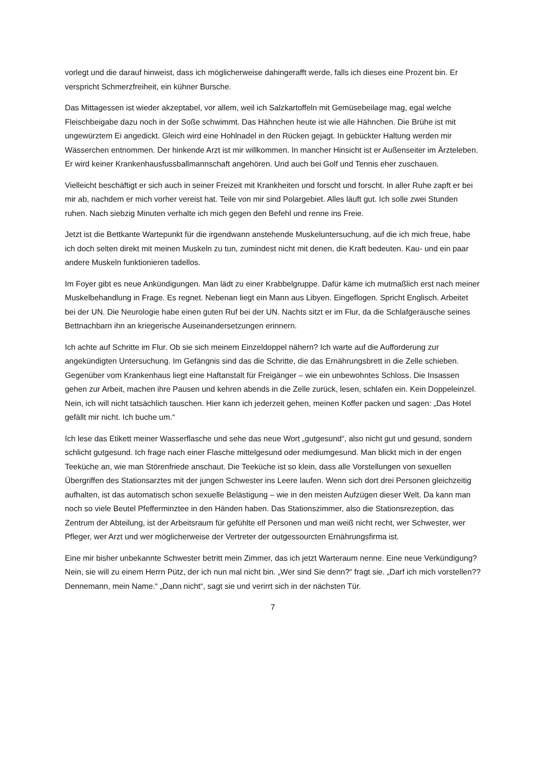vorlegt und die darauf hinweist, dass ich möglicherweise dahingerafft werde, falls ich dieses eine Prozent bin. Er verspricht Schmerzfreiheit, ein kühner Bursche.
Das Mittagessen ist wieder akzeptabel, vor allem, weil ich Salzkartoffeln mit Gemüsebeilage mag, egal welche Fleischbeigabe dazu noch in der Soße schwimmt. Das Hähnchen heute ist wie alle Hähnchen. Die Brühe ist mit ungewürztem Ei angedickt. Gleich wird eine Hohlnadel in den Rücken gejagt. In gebückter Haltung werden mir Wässerchen entnommen. Der hinkende Arzt ist mir willkommen. In mancher Hinsicht ist er Außenseiter im Ärzteleben. Er wird keiner Krankenhausfussballmannschaft angehören. Und auch bei Golf und Tennis eher zuschauen.
Vielleicht beschäftigt er sich auch in seiner Freizeit mit Krankheiten und forscht und forscht. In aller Ruhe zapft er bei mir ab, nachdem er mich vorher vereist hat. Teile von mir sind Polargebiet. Alles läuft gut. Ich solle zwei Stunden ruhen. Nach siebzig Minuten verhalte ich mich gegen den Befehl und renne ins Freie.
Jetzt ist die Bettkante Wartepunkt für die irgendwann anstehende Muskeluntersuchung, auf die ich mich freue, habe ich doch selten direkt mit meinen Muskeln zu tun, zumindest nicht mit denen, die Kraft bedeuten. Kau- und ein paar andere Muskeln funktionieren tadellos.
Im Foyer gibt es neue Ankündigungen. Man lädt zu einer Krabbelgruppe. Dafür käme ich mutmaßlich erst nach meiner Muskelbehandlung in Frage. Es regnet. Nebenan liegt ein Mann aus Libyen. Eingeflogen. Spricht Englisch. Arbeitet bei der UN. Die Neurologie habe einen guten Ruf bei der UN. Nachts sitzt er im Flur, da die Schlafgeräusche seines Bettnachbarn ihn an kriegerische Auseinandersetzungen erinnern.
Ich achte auf Schritte im Flur. Ob sie sich meinem Einzeldoppel nähern? Ich warte auf die Aufforderung zur angekündigten Untersuchung. Im Gefängnis sind das die Schritte, die das Ernährungsbrett in die Zelle schieben. Gegenüber vom Krankenhaus liegt eine Haftanstalt für Freigänger – wie ein unbewohntes Schloss. Die Insassen gehen zur Arbeit, machen ihre Pausen und kehren abends in die Zelle zurück, lesen, schlafen ein. Kein Doppeleinzel. Nein, ich will nicht tatsächlich tauschen. Hier kann ich jederzeit gehen, meinen Koffer packen und sagen: „Das Hotel gefällt mir nicht. Ich buche um.“
Ich lese das Etikett meiner Wasserflasche und sehe das neue Wort „gutgesund“, also nicht gut und gesund, sondern schlicht gutgesund. Ich frage nach einer Flasche mittelgesund oder mediumgesund. Man blickt mich in der engen Teeküche an, wie man Störenfriede anschaut. Die Teeküche ist so klein, dass alle Vorstellungen von sexuellen Übergriffen des Stationsarztes mit der jungen Schwester ins Leere laufen. Wenn sich dort drei Personen gleichzeitig aufhalten, ist das automatisch schon sexuelle Belästigung – wie in den meisten Aufzügen dieser Welt. Da kann man noch so viele Beutel Pfefferminztee in den Händen haben. Das Stationszimmer, also die Stationsrezeption, das Zentrum der Abteilung, ist der Arbeitsraum für gefühlte elf Personen und man weiß nicht recht, wer Schwester, wer Pfleger, wer Arzt und wer möglicherweise der Vertreter der outgessourcten Ernährungsfirma ist.
Eine mir bisher unbekannte Schwester betritt mein Zimmer, das ich jetzt Warteraum nenne. Eine neue Verkündigung? Nein, sie will zu einem Herrn Pütz, der ich nun mal nicht bin. „Wer sind Sie denn?“ fragt sie. „Darf ich mich vorstellen?? Dennemann, mein Name.“ „Dann nicht“, sagt sie und verirrt sich in der nächsten Tür.
7